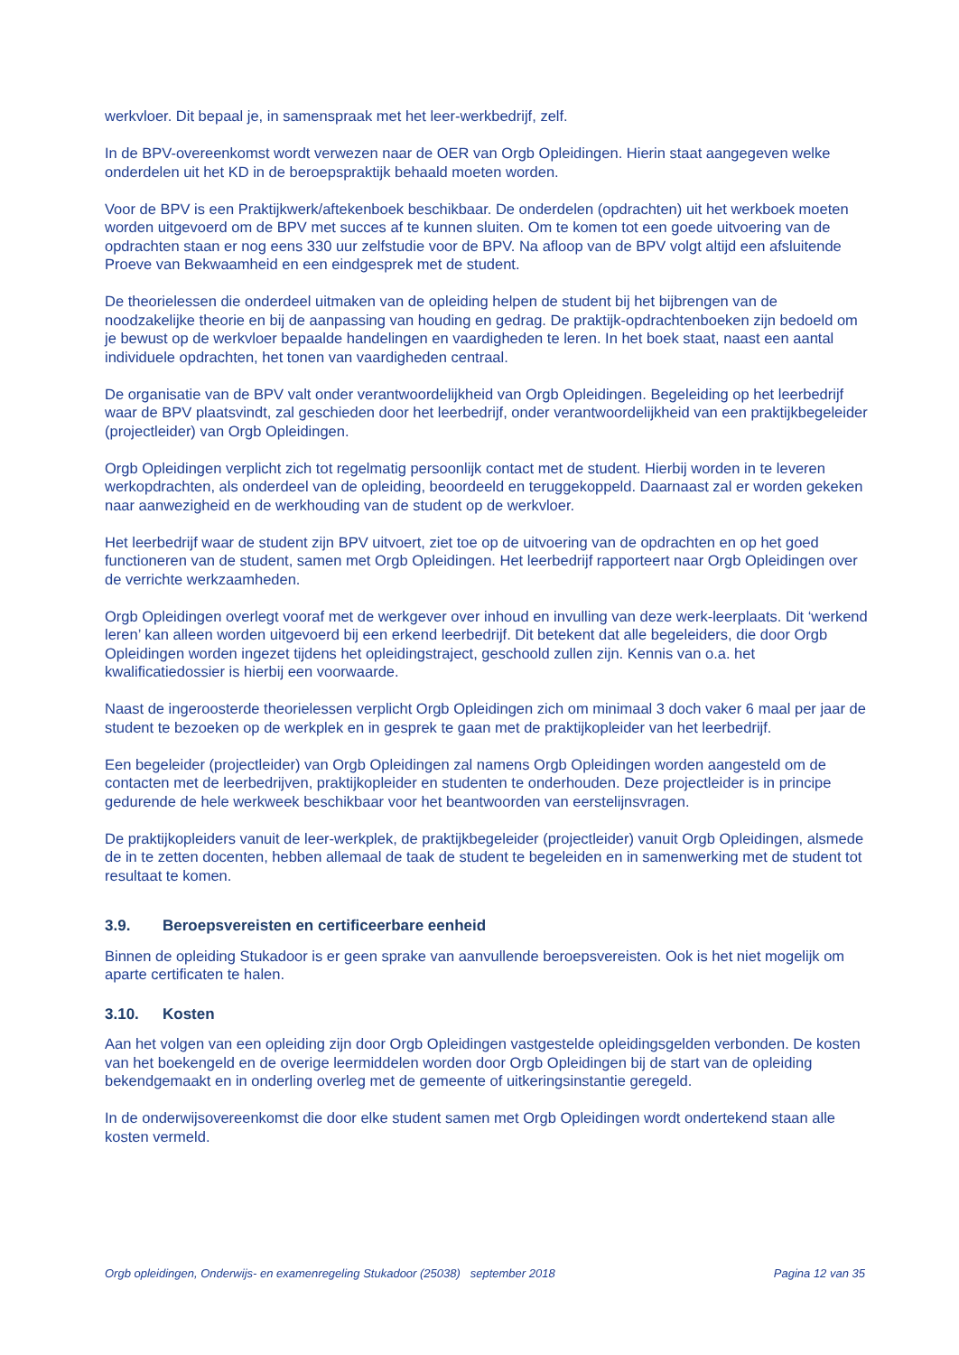werkvloer. Dit bepaal je, in samenspraak met het leer-werkbedrijf, zelf.
In de BPV-overeenkomst wordt verwezen naar de OER van Orgb Opleidingen. Hierin staat aangegeven welke onderdelen uit het KD in de beroepspraktijk behaald moeten worden.
Voor de BPV is een Praktijkwerk/aftekenboek beschikbaar. De onderdelen (opdrachten) uit het werkboek moeten worden uitgevoerd om de BPV met succes af te kunnen sluiten. Om te komen tot een goede uitvoering van de opdrachten staan er nog eens 330 uur zelfstudie voor de BPV. Na afloop van de BPV volgt altijd een afsluitende Proeve van Bekwaamheid en een eindgesprek met de student.
De theorielessen die onderdeel uitmaken van de opleiding helpen de student bij het bijbrengen van de noodzakelijke theorie en bij de aanpassing van houding en gedrag. De praktijk-opdrachtenboeken zijn bedoeld om je bewust op de werkvloer bepaalde handelingen en vaardigheden te leren. In het boek staat, naast een aantal individuele opdrachten, het tonen van vaardigheden centraal.
De organisatie van de BPV valt onder verantwoordelijkheid van Orgb Opleidingen. Begeleiding op het leerbedrijf waar de BPV plaatsvindt, zal geschieden door het leerbedrijf, onder verantwoordelijkheid van een praktijkbegeleider (projectleider) van Orgb Opleidingen.
Orgb Opleidingen verplicht zich tot regelmatig persoonlijk contact met de student. Hierbij worden in te leveren werkopdrachten, als onderdeel van de opleiding, beoordeeld en teruggekoppeld. Daarnaast zal er worden gekeken naar aanwezigheid en de werkhouding van de student op de werkvloer.
Het leerbedrijf waar de student zijn BPV uitvoert, ziet toe op de uitvoering van de opdrachten en op het goed functioneren van de student, samen met Orgb Opleidingen. Het leerbedrijf rapporteert naar Orgb Opleidingen over de verrichte werkzaamheden.
Orgb Opleidingen overlegt vooraf met de werkgever over inhoud en invulling van deze werk-leerplaats. Dit ‘werkend leren’ kan alleen worden uitgevoerd bij een erkend leerbedrijf. Dit betekent dat alle begeleiders, die door Orgb Opleidingen worden ingezet tijdens het opleidingstraject, geschoold zullen zijn. Kennis van o.a. het kwalificatiedossier is hierbij een voorwaarde.
Naast de ingeroosterde theorielessen verplicht Orgb Opleidingen zich om minimaal 3 doch vaker 6 maal per jaar de student te bezoeken op de werkplek en in gesprek te gaan met de praktijkopleider van het leerbedrijf.
Een begeleider (projectleider) van Orgb Opleidingen zal namens Orgb Opleidingen worden aangesteld om de contacten met de leerbedrijven, praktijkopleider en studenten te onderhouden. Deze projectleider is in principe gedurende de hele werkweek beschikbaar voor het beantwoorden van eerstelijnsvragen.
De praktijkopleiders vanuit de leer-werkplek, de praktijkbegeleider (projectleider) vanuit Orgb Opleidingen, alsmede de in te zetten docenten, hebben allemaal de taak de student te begeleiden en in samenwerking met de student tot resultaat te komen.
3.9. Beroepsvereisten en certificeerbare eenheid
Binnen de opleiding Stukadoor is er geen sprake van aanvullende beroepsvereisten. Ook is het niet mogelijk om aparte certificaten te halen.
3.10. Kosten
Aan het volgen van een opleiding zijn door Orgb Opleidingen vastgestelde opleidingsgelden verbonden. De kosten van het boekengeld en de overige leermiddelen worden door Orgb Opleidingen bij de start van de opleiding bekendgemaakt en in onderling overleg met de gemeente of uitkeringsinstantie geregeld.
In de onderwijsovereenkomst die door elke student samen met Orgb Opleidingen wordt ondertekend staan alle kosten vermeld.
Orgb opleidingen, Onderwijs- en examenregeling Stukadoor (25038) september 2018 Pagina 12 van 35